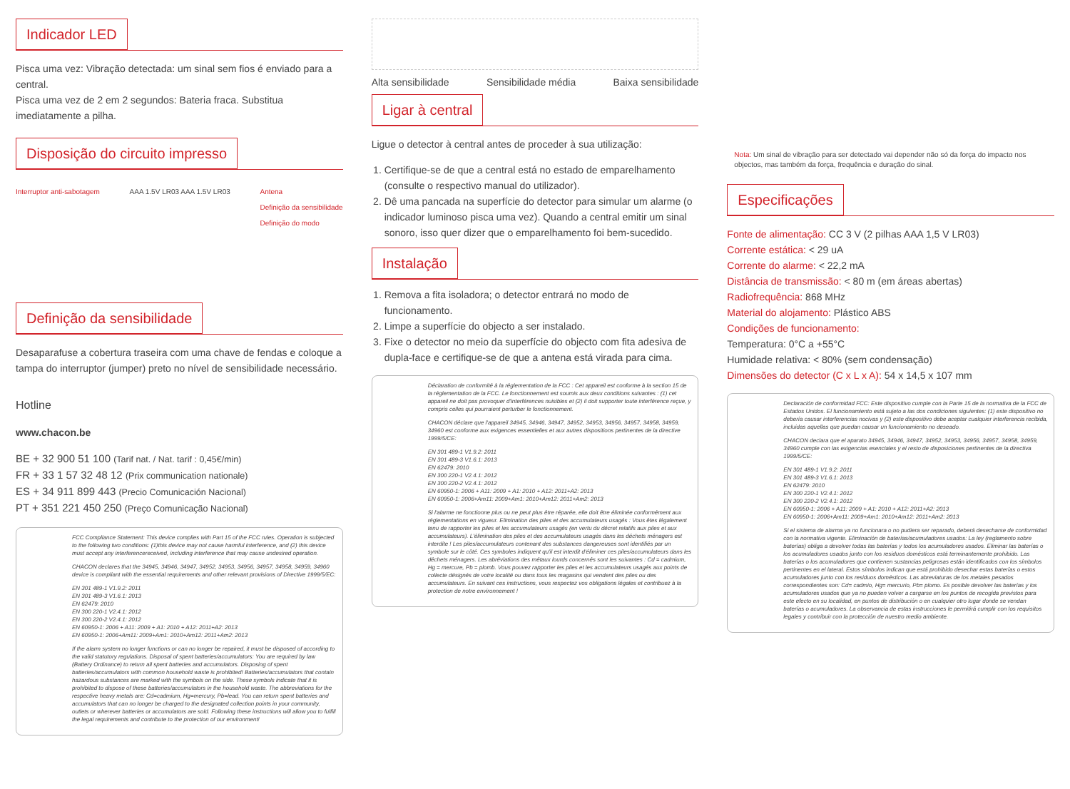Indicador LED
Pisca uma vez: Vibração detectada: um sinal sem fios é enviado para a central.
Pisca uma vez de 2 em 2 segundos: Bateria fraca. Substitua imediatamente a pilha.
Disposição do circuito impresso
Interruptor anti-sabotagem AAA 1.5V LR03 AAA 1.5V LR03 Antena
Definição da sensibilidade
Definição do modo
Definição da sensibilidade
Desaparafuse a cobertura traseira com uma chave de fendas e coloque a tampa do interruptor (jumper) preto no nível de sensibilidade necessário.
Hotline
www.chacon.be
BE + 32 900 51 100 (Tarif nat. / Nat. tarif : 0,45€/min)
FR + 33 1 57 32 48 12 (Prix communication nationale)
ES + 34 911 899 443 (Precio Comunicación Nacional)
PT + 351 221 450 250 (Preço Comunicação Nacional)
FCC Compliance Statement: This device complies with Part 15 of the FCC rules. Operation is subjected to the following two conditions: (1)this device may not cause harmful interference, and (2) this device must accept any interferencereceived, including interference that may cause undesired operation.
CHACON declares that the 34945, 34946, 34947, 34952, 34953, 34956, 34957, 34958, 34959, 34960 device is compliant with the essential requirements and other relevant provisions of Directive 1999/5/EC:
EN 301 489-1 V1.9.2: 2011
EN 301 489-3 V1.6.1: 2013
EN 62479: 2010
EN 300 220-1 V2.4.1: 2012
EN 300 220-2 V2.4.1: 2012
EN 60950-1: 2006 + A11: 2009 + A1: 2010 + A12: 2011+A2: 2013
EN 60950-1: 2006+Am11: 2009+Am1: 2010+Am12: 2011+Am2: 2013
If the alarm system no longer functions or can no longer be repaired, it must be disposed of according to the valid statutory regulations. Disposal of spent batteries/accumulators: You are required by law (Battery Ordinance) to return all spent batteries and accumulators. Disposing of spent batteries/accumulators with common household waste is prohibited! Batteries/accumulators that contain hazardous substances are marked with the symbols on the side. These symbols indicate that it is prohibited to dispose of these batteries/accumulators in the household waste. The abbreviations for the respective heavy metals are: Cd=cadmium, Hg=mercury, Pb=lead. You can return spent batteries and accumulators that can no longer be charged to the designated collection points in your community, outlets or wherever batteries or accumulators are sold. Following these instructions will allow you to fulfill the legal requirements and contribute to the protection of our environment!
Alta sensibilidade Sensibilidade média Baixa sensibilidade
Ligar à central
Ligue o detector à central antes de proceder à sua utilização:
1. Certifique-se de que a central está no estado de emparelhamento (consulte o respectivo manual do utilizador).
2. Dê uma pancada na superfície do detector para simular um alarme (o indicador luminoso pisca uma vez). Quando a central emitir um sinal sonoro, isso quer dizer que o emparelhamento foi bem-sucedido.
Instalação
1. Remova a fita isoladora; o detector entrará no modo de funcionamento.
2. Limpe a superfície do objecto a ser instalado.
3. Fixe o detector no meio da superfície do objecto com fita adesiva de dupla-face e certifique-se de que a antena está virada para cima.
Déclaration de conformité à la réglementation de la FCC : Cet appareil est conforme à la section 15 de la réglementation de la FCC. Le fonctionnement est soumis aux deux conditions suivantes : (1) cet appareil ne doit pas provoquer d'interférences nuisibles et (2) il doit supporter toute interférence reçue, y compris celles qui pourraient perturber le fonctionnement.
CHACON déclare que l'appareil 34945, 34946, 34947, 34952, 34953, 34956, 34957, 34958, 34959, 34960 est conforme aux exigences essentielles et aux autres dispositions pertinentes de la directive 1999/5/CE:
EN 301 489-1 V1.9.2: 2011
EN 301 489-3 V1.6.1: 2013
EN 62479: 2010
EN 300 220-1 V2.4.1: 2012
EN 300 220-2 V2.4.1: 2012
EN 60950-1: 2006 + A11: 2009 + A1: 2010 + A12: 2011+A2: 2013
EN 60950-1: 2006+Am11: 2009+Am1: 2010+Am12: 2011+Am2: 2013
Si l'alarme ne fonctionne plus ou ne peut plus être réparée, elle doit être éliminée conformément aux réglementations en vigueur. Elimination des piles et des accumulateurs usagés : Vous êtes légalement tenu de rapporter les piles et les accumulateurs usagés (en vertu du décret relatifs aux piles et aux accumulateurs). L'élimination des piles et des accumulateurs usagés dans les déchets ménagers est interdite ! Les piles/accumulateurs contenant des substances dangereuses sont identifiés par un symbole sur le côté. Ces symboles indiquent qu'il est interdit d'éliminer ces piles/accumulateurs dans les déchets ménagers. Les abréviations des métaux lourds concernés sont les suivantes : Cd = cadmium, Hg = mercure, Pb = plomb. Vous pouvez rapporter les piles et les accumulateurs usagés aux points de collecte désignés de votre localité ou dans tous les magasins qui vendent des piles ou des accumulateurs. En suivant ces instructions, vous respectez vos obligations légales et contribuez à la protection de notre environnement !
Nota: Um sinal de vibração para ser detectado vai depender não só da força do impacto nos objectos, mas também da força, frequência e duração do sinal.
Especificações
Fonte de alimentação: CC 3 V (2 pilhas AAA 1,5 V LR03)
Corrente estática: < 29 uA
Corrente do alarme: < 22,2 mA
Distância de transmissão: < 80 m (em áreas abertas)
Radiofrequência: 868 MHz
Material do alojamento: Plástico ABS
Condições de funcionamento:
Temperatura: 0°C a +55°C
Humidade relativa: < 80% (sem condensação)
Dimensões do detector (C x L x A): 54 x 14,5 x 107 mm
Declaración de conformidad FCC: Este dispositivo cumple con la Parte 15 de la normativa de la FCC de Estados Unidos. El funcionamiento está sujeto a las dos condiciones siguientes: (1) este dispositivo no debería causar interferencias nocivas y (2) este dispositivo debe aceptar cualquier interferencia recibida, incluidas aquellas que puedan causar un funcionamiento no deseado.
CHACON declara que el aparato 34945, 34946, 34947, 34952, 34953, 34956, 34957, 34958, 34959, 34960 cumple con las exigencias esenciales y el resto de disposiciones pertinentes de la directiva 1999/5/CE:
EN 301 489-1 V1.9.2: 2011
EN 301 489-3 V1.6.1: 2013
EN 62479: 2010
EN 300 220-1 V2.4.1: 2012
EN 300 220-2 V2.4.1: 2012
EN 60950-1: 2006 + A11: 2009 + A1: 2010 + A12: 2011+A2: 2013
EN 60950-1: 2006+Am11: 2009+Am1: 2010+Am12: 2011+Am2: 2013
Si el sistema de alarma ya no funcionara o no pudiera ser reparado, deberá desecharse de conformidad con la normativa vigente. Eliminación de baterías/acumuladores usados: La ley (reglamento sobre baterías) obliga a devolver todas las baterías y todos los acumuladores usados. Eliminar las baterías o los acumuladores usados junto con los residuos domésticos está terminantemente prohibido. Las baterías o los acumuladores que contienen sustancias peligrosas están identificados con los símbolos pertinentes en el lateral. Estos símbolos indican que está prohibido desechar estas baterías o estos acumuladores junto con los residuos domésticos. Las abreviaturas de los metales pesados correspondientes son: Cd= cadmio, Hg= mercurio, Pb= plomo. Es posible devolver las baterías y los acumuladores usados que ya no pueden volver a cargarse en los puntos de recogida previstos para este efecto en su localidad, en puntos de distribución o en cualquier otro lugar donde se vendan baterías o acumuladores. La observancia de estas instrucciones le permitirá cumplir con los requisitos legales y contribuir con la protección de nuestro medio ambiente.